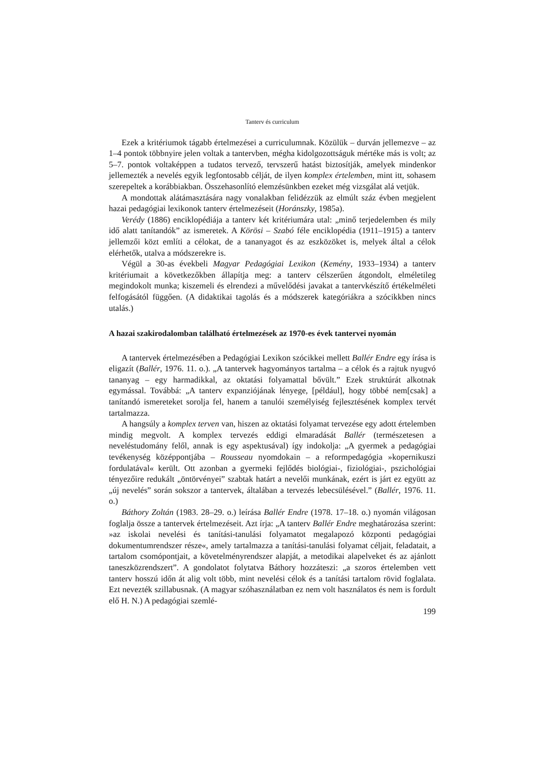Tanterv és curriculum
Ezek a kritériumok tágabb értelmezései a curriculumnak. Közülük – durván jellemezve – az 1–4 pontok többnyire jelen voltak a tantervben, mégha kidolgozottságuk mértéke más is volt; az 5–7. pontok voltaképpen a tudatos tervező, tervszerű hatást biztosítják, amelyek mindenkor jellemezték a nevelés egyik legfontosabb célját, de ilyen komplex értelemben, mint itt, sohasem szerepeltek a korábbiakban. Összehasonlító elemzésünkben ezeket még vizsgálat alá vetjük.
A mondottak alátámasztására nagy vonalakban felidézzük az elmúlt száz évben megjelent hazai pedagógiai lexikonok tanterv értelmezéseit (Horánszky, 1985a).
Verédy (1886) enciklopédiája a tanterv két kritériumára utal: „minő terjedelemben és mily idő alatt tanítandók” az ismeretek. A Körösi – Szabó féle enciklopédia (1911–1915) a tanterv jellemzői közt említi a célokat, de a tananyagot és az eszközöket is, melyek által a célok elérhetők, utalva a módszerekre is.
Végül a 30-as évekbeli Magyar Pedagógiai Lexikon (Kemény, 1933–1934) a tanterv kritériumait a következőkben állapítja meg: a tanterv célszerűen átgondolt, elméletileg megindokolt munka; kiszemeli és elrendezi a művelődési javakat a tantervkészítő értékelméleti felfogásától függően. (A didaktikai tagolás és a módszerek kategóriákra a szócikkben nincs utalás.)
A hazai szakirodalomban található értelmezések az 1970-es évek tantervei nyomán
A tantervek értelmezésében a Pedagógiai Lexikon szócikkei mellett Ballér Endre egy írása is eligazít (Ballér, 1976. 11. o.). „A tantervek hagyományos tartalma – a célok és a rajtuk nyugvó tananyag – egy harmadikkal, az oktatási folyamattal bővült.” Ezek struktúrát alkotnak egymással. Továbbá: „A tanterv expanziójának lényege, [például], hogy többé nem[csak] a tanítandó ismereteket sorolja fel, hanem a tanulói személyiség fejlesztésének komplex tervét tartalmazza.
A hangsúly a komplex terven van, hiszen az oktatási folyamat tervezése egy adott értelemben mindig megvolt. A komplex tervezés eddigi elmaradását Ballér (természetesen a neveléstudomány felől, annak is egy aspektusával) így indokolja: „A gyermek a pedagógiai tevékenység középpontjába – Rousseau nyomdokain – a reformpedagógia »kopernikuszi fordulatával« került. Ott azonban a gyermeki fejlődés biológiai-, fiziológiai-, pszichológiai tényezőire redukált „öntörvényei” szabtak határt a nevelői munkának, ezért is járt ez együtt az „új nevelés” során sokszor a tantervek, általában a tervezés lebecsülésével.” (Ballér, 1976. 11. o.)
Báthory Zoltán (1983. 28–29. o.) leírása Ballér Endre (1978. 17–18. o.) nyomán világosan foglalja össze a tantervek értelmezéseit. Azt írja: „A tanterv Ballér Endre meghatározása szerint: »az iskolai nevelési és tanítási-tanulási folyamatot megalapozó központi pedagógiai dokumentumrendszer része«, amely tartalmazza a tanítási-tanulási folyamat céljait, feladatait, a tartalom csomópontjait, a követelményrendszer alapját, a metodikai alapelveket és az ajánlott taneszközrendszert”. A gondolatot folytatva Báthory hozzáteszi: „a szoros értelemben vett tanterv hosszú időn át alig volt több, mint nevelési célok és a tanítási tartalom rövid foglalata. Ezt nevezték szillabusnak. (A magyar szóhasználatban ez nem volt használatos és nem is fordult elő H. N.) A pedagógiai szemlé-
199